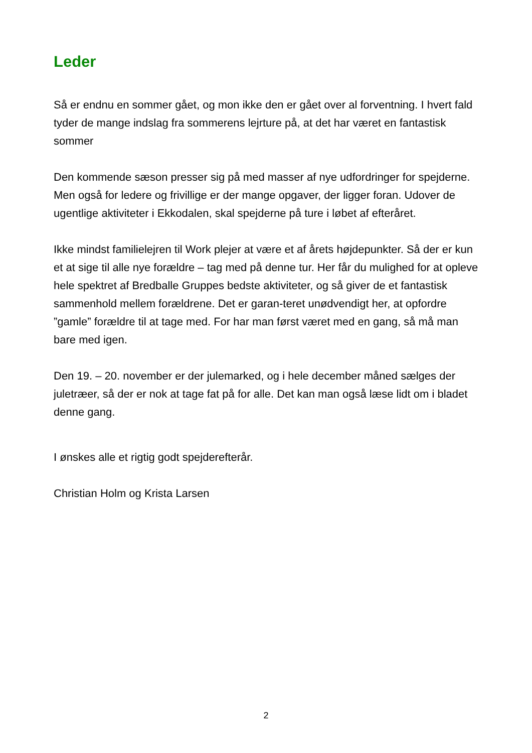Leder
Så er endnu en sommer gået, og mon ikke den er gået over al forventning. I hvert fald tyder de mange indslag fra sommerens lejrture på, at det har været en fantastisk sommer
Den kommende sæson presser sig på med masser af nye udfordringer for spejderne. Men også for ledere og frivillige er der mange opgaver, der ligger foran. Udover de ugentlige aktiviteter i Ekkodalen, skal spejderne på ture i løbet af efteråret.
Ikke mindst familielejren til Work plejer at være et af årets højdepunkter. Så der er kun et at sige til alle nye forældre – tag med på denne tur. Her får du mulighed for at opleve hele spektret af Bredballe Gruppes bedste aktiviteter, og så giver de et fantastisk sammenhold mellem forældrene. Det er garan-teret unødvendigt her, at opfordre ”gamle” forældre til at tage med. For har man først været med en gang, så må man bare med igen.
Den 19. – 20. november er der julemarked, og i hele december måned sælges der juletræer, så der er nok at tage fat på for alle. Det kan man også læse lidt om i bladet denne gang.
I ønskes alle et rigtig godt spejderefterår.
Christian Holm og Krista Larsen
2